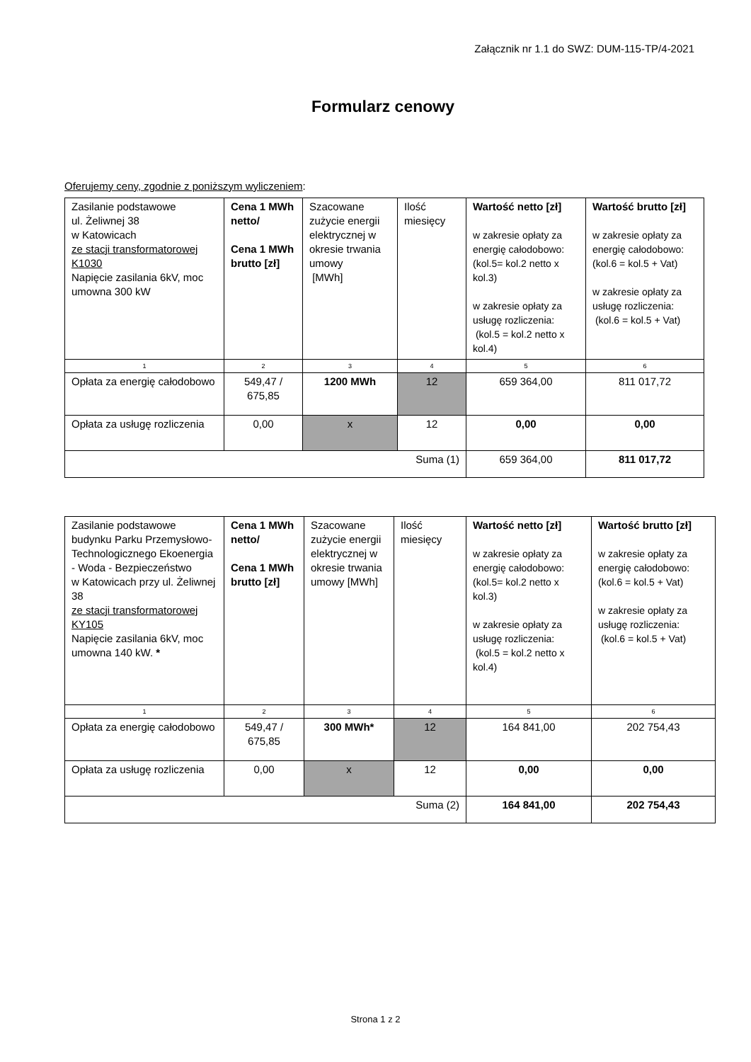Załącznik nr 1.1 do SWZ: DUM-115-TP/4-2021
Formularz cenowy
Oferujemy ceny, zgodnie z poniższym wyliczeniem:
| Zasilanie podstawowe ul. Żeliwnej 38 w Katowicach ze stacji transformatorowej K1030 Napięcie zasilania 6kV, moc umowna 300 kW | Cena 1 MWh netto/ Cena 1 MWh brutto [zł] | Szacowane zużycie energii elektrycznej w okresie trwania umowy [MWh] | Ilość miesięcy | Wartość netto [zł] w zakresie opłaty za energię całodobowo: (kol.5= kol.2 netto x kol.3) w zakresie opłaty za usługę rozliczenia: (kol.5 = kol.2 netto x kol.4) | Wartość brutto [zł] w zakresie opłaty za energię całodobowo: (kol.6 = kol.5 + Vat) w zakresie opłaty za usługę rozliczenia: (kol.6 = kol.5 + Vat) |
| 1 | 2 | 3 | 4 | 5 | 6 |
| Opłata za energię całodobowo | 549,47 / 675,85 | 1200 MWh | 12 | 659 364,00 | 811 017,72 |
| Opłata za usługę rozliczenia | 0,00 | x | 12 | 0,00 | 0,00 |
| Suma (1) | | | | 659 364,00 | 811 017,72 |
| Zasilanie podstawowe budynku Parku Przemysłowo-Technologicznego Ekoenergia - Woda - Bezpieczeństwo w Katowicach przy ul. Żeliwnej 38 ze stacji transformatorowej KY105 Napięcie zasilania 6kV, moc umowna 140 kW. * | Cena 1 MWh netto/ Cena 1 MWh brutto [zł] | Szacowane zużycie energii elektrycznej w okresie trwania umowy [MWh] | Ilość miesięcy | Wartość netto [zł] w zakresie opłaty za energię całodobowo: (kol.5= kol.2 netto x kol.3) w zakresie opłaty za usługę rozliczenia: (kol.5 = kol.2 netto x kol.4) | Wartość brutto [zł] w zakresie opłaty za energię całodobowo: (kol.6 = kol.5 + Vat) w zakresie opłaty za usługę rozliczenia: (kol.6 = kol.5 + Vat) |
| 1 | 2 | 3 | 4 | 5 | 6 |
| Opłata za energię całodobowo | 549,47 / 675,85 | 300 MWh* | 12 | 164 841,00 | 202 754,43 |
| Opłata za usługę rozliczenia | 0,00 | x | 12 | 0,00 | 0,00 |
| Suma (2) | | | | 164 841,00 | 202 754,43 |
Strona 1 z 2